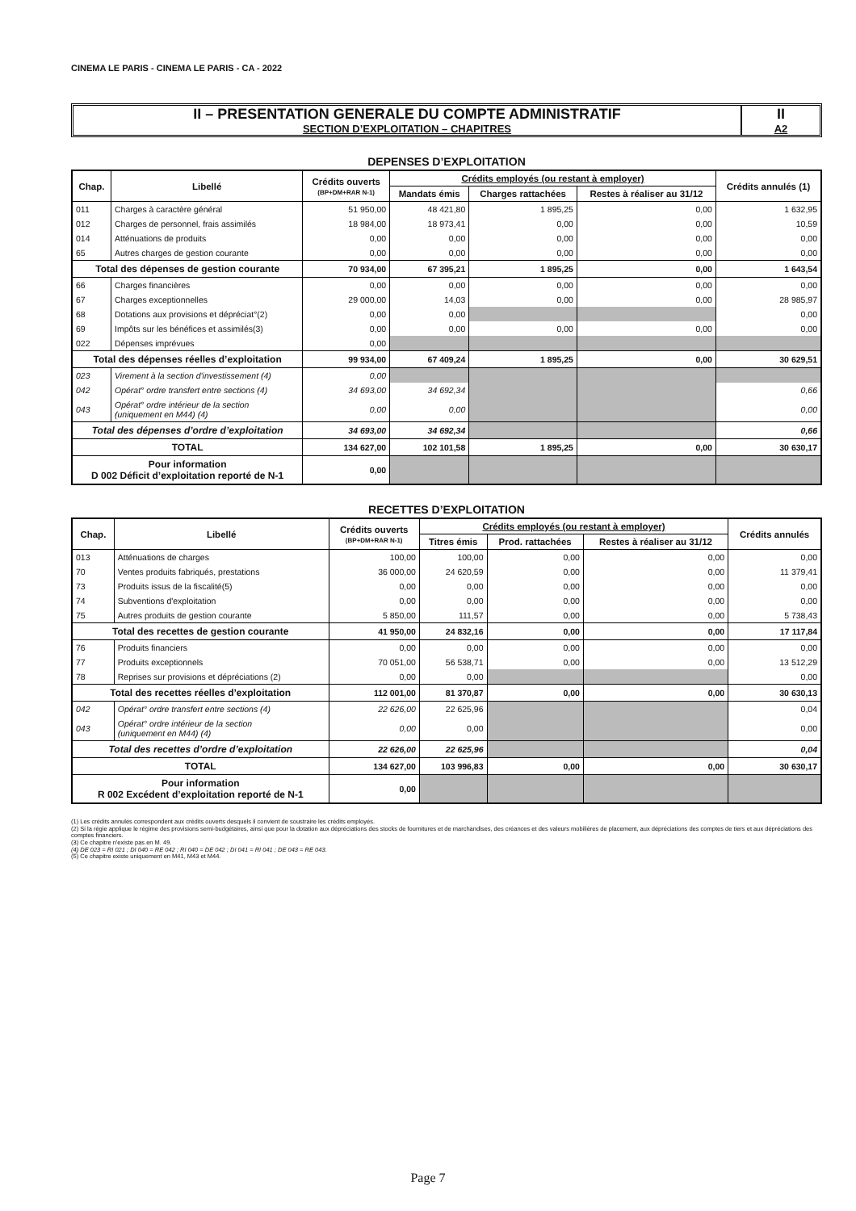CINEMA LE PARIS - CINEMA LE PARIS - CA - 2022
II – PRESENTATION GENERALE DU COMPTE ADMINISTRATIF
SECTION D’EXPLOITATION – CHAPITRES
II
A2
DEPENSES D’EXPLOITATION
| Chap. | Libellé | Crédits ouverts (BP+DM+RAR N-1) | Crédits employés (ou restant à employer) | | | Crédits annulés (1) |
| --- | --- | --- | --- | --- | --- | --- |
| | | | Mandats émis | Charges rattachées | Restes à réaliser au 31/12 | |
| 011 | Charges à caractère général | 51 950,00 | 48 421,80 | 1 895,25 | 0,00 | 1 632,95 |
| 012 | Charges de personnel, frais assimilés | 18 984,00 | 18 973,41 | 0,00 | 0,00 | 10,59 |
| 014 | Atténuations de produits | 0,00 | 0,00 | 0,00 | 0,00 | 0,00 |
| 65 | Autres charges de gestion courante | 0,00 | 0,00 | 0,00 | 0,00 | 0,00 |
| Total des dépenses de gestion courante | | 70 934,00 | 67 395,21 | 1 895,25 | 0,00 | 1 643,54 |
| 66 | Charges financières | 0,00 | 0,00 | 0,00 | 0,00 | 0,00 |
| 67 | Charges exceptionnelles | 29 000,00 | 14,03 | 0,00 | 0,00 | 28 985,97 |
| 68 | Dotations aux provisions et dépréciat°(2) | 0,00 | 0,00 | | | 0,00 |
| 69 | Impôts sur les bénéfices et assimilés(3) | 0,00 | 0,00 | 0,00 | 0,00 | 0,00 |
| 022 | Dépenses imprévues | 0,00 | | | | |
| Total des dépenses réelles d’exploitation | | 99 934,00 | 67 409,24 | 1 895,25 | 0,00 | 30 629,51 |
| 023 | Virement à la section d'investissement (4) | 0,00 | | | | |
| 042 | Opérat° ordre transfert entre sections (4) | 34 693,00 | 34 692,34 | | | 0,66 |
| 043 | Opérat° ordre intérieur de la section (uniquement en M44) (4) | 0,00 | 0,00 | | | 0,00 |
| Total des dépenses d’ordre d’exploitation | | 34 693,00 | 34 692,34 | | | 0,66 |
| TOTAL | | 134 627,00 | 102 101,58 | 1 895,25 | 0,00 | 30 630,17 |
| Pour information D 002 Déficit d’exploitation reporté de N-1 | | 0,00 | | | | |
RECETTES D’EXPLOITATION
| Chap. | Libellé | Crédits ouverts (BP+DM+RAR N-1) | Crédits employés (ou restant à employer) | | | Crédits annulés |
| --- | --- | --- | --- | --- | --- | --- |
| | | | Titres émis | Prod. rattachées | Restes à réaliser au 31/12 | |
| 013 | Atténuations de charges | 100,00 | 100,00 | 0,00 | 0,00 | 0,00 |
| 70 | Ventes produits fabriqués, prestations | 36 000,00 | 24 620,59 | 0,00 | 0,00 | 11 379,41 |
| 73 | Produits issus de la fiscalité(5) | 0,00 | 0,00 | 0,00 | 0,00 | 0,00 |
| 74 | Subventions d'exploitation | 0,00 | 0,00 | 0,00 | 0,00 | 0,00 |
| 75 | Autres produits de gestion courante | 5 850,00 | 111,57 | 0,00 | 0,00 | 5 738,43 |
| Total des recettes de gestion courante | | 41 950,00 | 24 832,16 | 0,00 | 0,00 | 17 117,84 |
| 76 | Produits financiers | 0,00 | 0,00 | 0,00 | 0,00 | 0,00 |
| 77 | Produits exceptionnels | 70 051,00 | 56 538,71 | 0,00 | 0,00 | 13 512,29 |
| 78 | Reprises sur provisions et dépréciations (2) | 0,00 | 0,00 | | | 0,00 |
| Total des recettes réelles d’exploitation | | 112 001,00 | 81 370,87 | 0,00 | 0,00 | 30 630,13 |
| 042 | Opérat° ordre transfert entre sections (4) | 22 626,00 | 22 625,96 | | | 0,04 |
| 043 | Opérat° ordre intérieur de la section (uniquement en M44) (4) | 0,00 | 0,00 | | | 0,00 |
| Total des recettes d’ordre d’exploitation | | 22 626,00 | 22 625,96 | | | 0,04 |
| TOTAL | | 134 627,00 | 103 996,83 | 0,00 | 0,00 | 30 630,17 |
| Pour information R 002 Excédent d’exploitation reporté de N-1 | | 0,00 | | | | |
(1) Les crédits annulés correspondent aux crédits ouverts desquels il convient de soustraire les crédits employés.
(2) Si la régie applique le régime des provisions semi-budgétaires, ainsi que pour la dotation aux dépréciations des stocks de fournitures et de marchandises, des créances et des valeurs mobilières de placement, aux dépréciations des comptes de tiers et aux dépréciations des comptes financiers.
(3) Ce chapitre n'existe pas en M. 49.
(4) DE 023 = RI 021 ; DI 040 = RE 042 ; RI 040 = DE 042 ; DI 041 = RI 041 ; DE 043 = RE 043.
(5) Ce chapitre existe uniquement en M41, M43 et M44.
Page 7